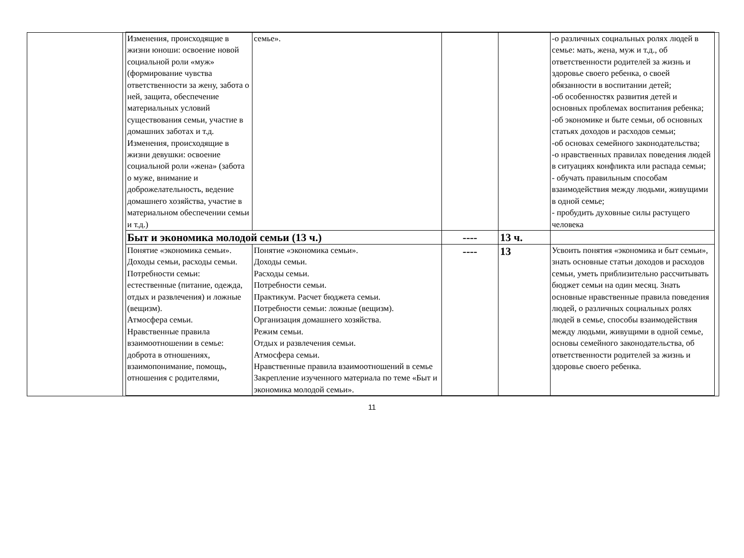| | | Изменения, происходящие в жизни юноши: освоение новой социальной роли «муж» (формирование чувства ответственности за жену, забота о ней, защита, обеспечение материальных условий существования семьи, участие в домашних заботах и т.д. Изменения, происходящие в жизни девушки: освоение социальной роли «жена» (забота о муже, внимание и доброжелательность, ведение домашнего хозяйства, участие в материальном обеспечении семьи и т.д.) | семье». | | | -о различных социальных ролях людей в семье: мать, жена, муж и т.д., об ответственности родителей за жизнь и здоровье своего ребенка, о своей обязанности в воспитании детей; -об особенностях развития детей и основных проблемах воспитания ребенка; -об экономике и быте семьи, об основных статьях доходов и расходов семьи; -об основах семейного законодательства; -о нравственных правилах поведения людей в ситуациях конфликта или распада семьи; - обучать правильным способам взаимодействия между людьми, живущими в одной семье; - пробудить духовные силы растущего человека | |
| | | Быт и экономика молодой семьи (13 ч.) | | ---- | 13 ч. | | |
| | | Понятие «экономика семьи». Доходы семьи, расходы семьи. Потребности семьи: естественные (питание, одежда, отдых и развлечения) и ложные (вещизм). Атмосфера семьи. Нравственные правила взаимоотношении в семье: доброта в отношениях, взаимопонимание, помощь, отношения с родителями, | Понятие «экономика семьи». Доходы семьи. Расходы семьи. Потребности семьи. Практикум. Расчет бюджета семьи. Потребности семьи: ложные (вещизм). Организация домашнего хозяйства. Режим семьи. Отдых и развлечения семьи. Атмосфера семьи. Нравственные правила взаимоотношений в семье Закрепление изученного материала по теме «Быт и экономика молодой семьи». | ---- | 13 | Усвоить понятия «экономика и быт семьи», знать основные статьи доходов и расходов семьи, уметь приблизительно рассчитывать бюджет семьи на один месяц. Знать основные нравственные правила поведения людей, о различных социальных ролях людей в семье, способы взаимодействия между людьми, живущими в одной семье, основы семейного законодательства, об ответственности родителей за жизнь и здоровье своего ребенка. | |
11